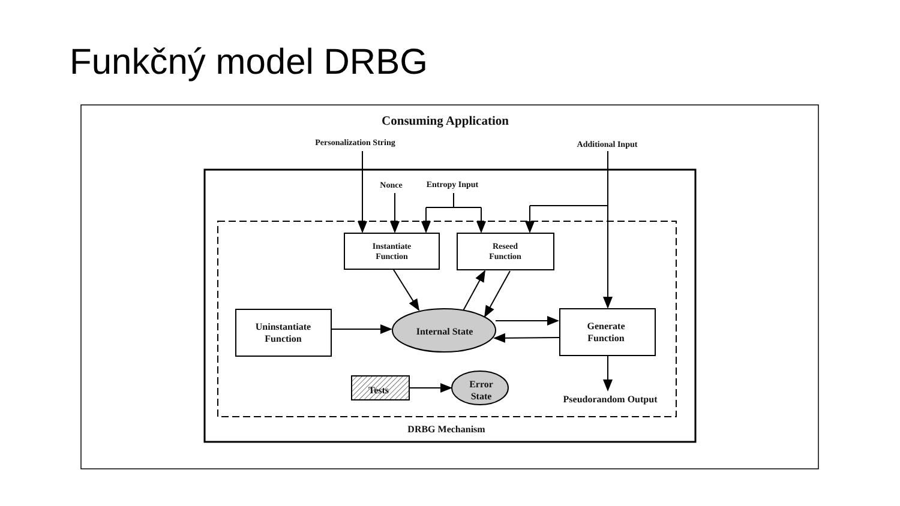Funkčný model DRBG
Consuming Application
Personalization String
Additional Input
Nonce
Entropy Input
Instantiate
Function
Reseed
Function
Uninstantiate
Function
Generate
Function
Internal State
Error
State
Tests
Pseudorandom Output
DRBG Mechanism